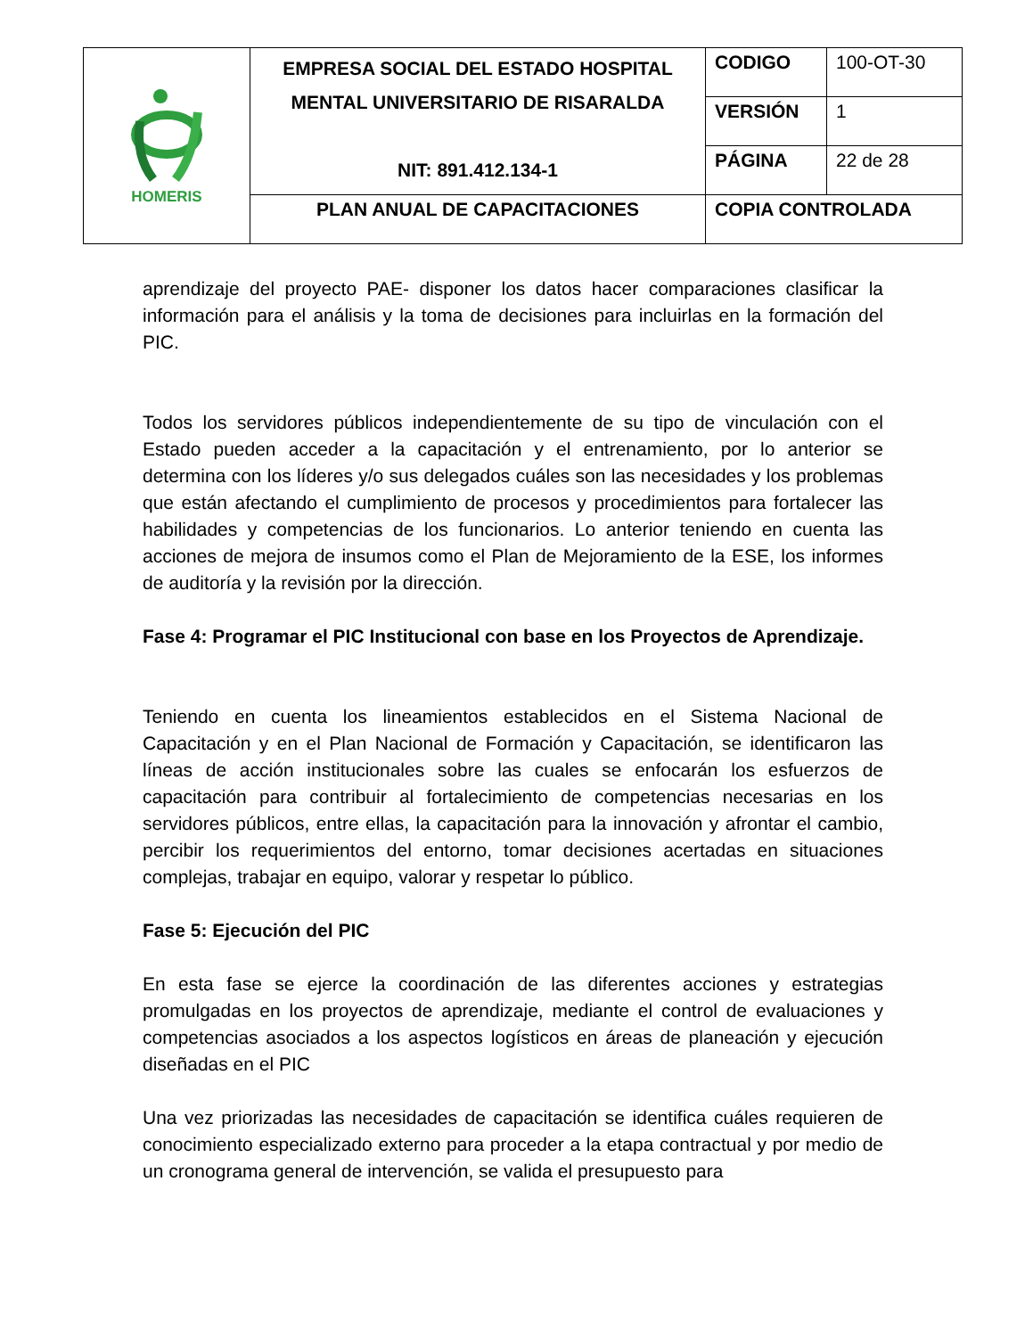| HOMERIS | EMPRESA SOCIAL DEL ESTADO HOSPITAL MENTAL UNIVERSITARIO DE RISARALDA NIT: 891.412.134-1 | CODIGO | 100-OT-30 |
| | | VERSIÓN | 1 |
| | | PÁGINA | 22 de 28 |
| | PLAN ANUAL DE CAPACITACIONES | COPIA CONTROLADA | |
aprendizaje del proyecto PAE- disponer los datos hacer comparaciones clasificar la información para el análisis y la toma de decisiones para incluirlas en la formación del PIC.
Todos los servidores públicos independientemente de su tipo de vinculación con el Estado pueden acceder a la capacitación y el entrenamiento, por lo anterior se determina con los líderes y/o sus delegados cuáles son las necesidades y los problemas que están afectando el cumplimiento de procesos y procedimientos para fortalecer las habilidades y competencias de los funcionarios. Lo anterior teniendo en cuenta las acciones de mejora de insumos como el Plan de Mejoramiento de la ESE, los informes de auditoría y la revisión por la dirección.
Fase 4: Programar el PIC Institucional con base en los Proyectos de Aprendizaje.
Teniendo en cuenta los lineamientos establecidos en el Sistema Nacional de Capacitación y en el Plan Nacional de Formación y Capacitación, se identificaron las líneas de acción institucionales sobre las cuales se enfocarán los esfuerzos de capacitación para contribuir al fortalecimiento de competencias necesarias en los servidores públicos, entre ellas, la capacitación para la innovación y afrontar el cambio, percibir los requerimientos del entorno, tomar decisiones acertadas en situaciones complejas, trabajar en equipo, valorar y respetar lo público.
Fase 5: Ejecución del PIC
En esta fase se ejerce la coordinación de las diferentes acciones y estrategias promulgadas en los proyectos de aprendizaje, mediante el control de evaluaciones y competencias asociados a los aspectos logísticos en áreas de planeación y ejecución diseñadas en el PIC
Una vez priorizadas las necesidades de capacitación se identifica cuáles requieren de conocimiento especializado externo para proceder a la etapa contractual y por medio de un cronograma general de intervención, se valida el presupuesto para